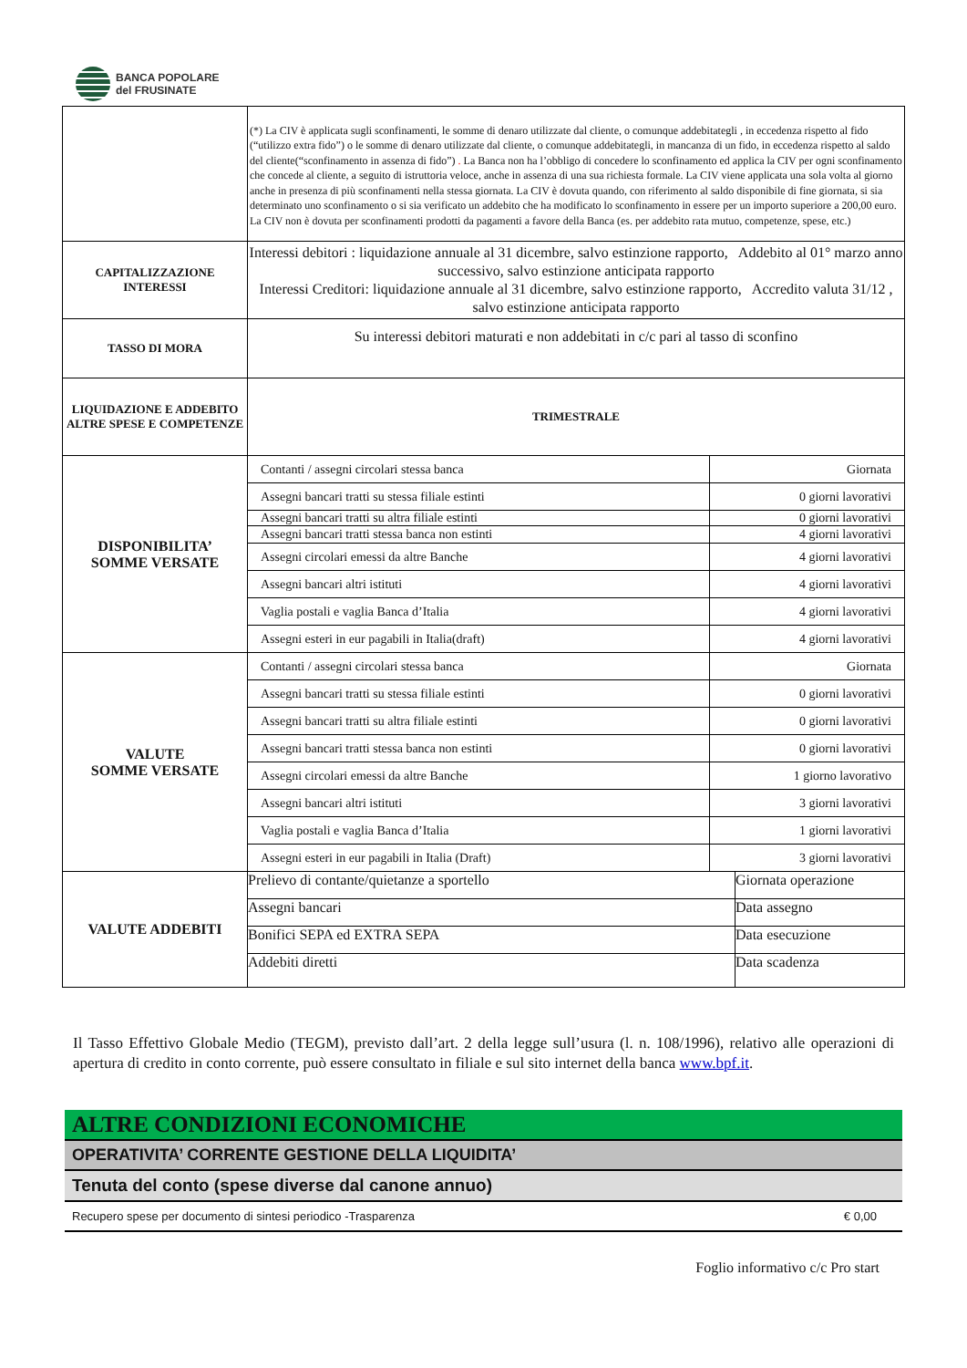BANCA POPOLARE
del FRUSINATE
| | (*) La CIV è applicata sugli sconfinamenti, le somme di denaro utilizzate dal cliente, o comunque addebitategli , in eccedenza rispetto al fido (“utilizzo extra fido”) o le somme di denaro utilizzate dal cliente, o comunque addebitategli, in mancanza di un fido, in eccedenza rispetto al saldo del cliente(“sconfinamento in assenza di fido”) . La Banca non ha l’obbligo di concedere lo sconfinamento ed applica la CIV per ogni sconfinamento che concede al cliente, a seguito di istruttoria veloce, anche in assenza di una sua richiesta formale. La CIV viene applicata una sola volta al giorno anche in presenza di più sconfinamenti nella stessa giornata. La CIV è dovuta quando, con riferimento al saldo disponibile di fine giornata, si sia determinato uno sconfinamento o si sia verificato un addebito che ha modificato lo sconfinamento in essere per un importo superiore a 200,00 euro. La CIV non è dovuta per sconfinamenti prodotti da pagamenti a favore della Banca (es. per addebito rata mutuo, competenze, spese, etc.) |
| CAPITALIZZAZIONE INTERESSI | Interessi debitori : liquidazione annuale al 31 dicembre, salvo estinzione rapporto, Addebito al 01° marzo anno successivo, salvo estinzione anticipata rapporto Interessi Creditori: liquidazione annuale al 31 dicembre, salvo estinzione rapporto, Accredito valuta 31/12 , salvo estinzione anticipata rapporto |
| TASSO DI MORA | Su interessi debitori maturati e non addebitati in c/c pari al tasso di sconfino |
| LIQUIDAZIONE E ADDEBITO ALTRE SPESE E COMPETENZE | TRIMESTRALE |
| DISPONIBILITA’ SOMME VERSATE | / Contanti / assegni circolari stessa banca / Giornata / / Assegni bancari tratti su stessa filiale estinti / 0 giorni lavorativi / / Assegni bancari tratti su altra filiale estinti / 0 giorni lavorativi / / Assegni bancari tratti stessa banca non estinti / 4 giorni lavorativi / / Assegni circolari emessi da altre Banche / 4 giorni lavorativi / / Assegni bancari altri istituti / 4 giorni lavorativi / / Vaglia postali e vaglia Banca d’Italia / 4 giorni lavorativi / / Assegni esteri in eur pagabili in Italia(draft) / 4 giorni lavorativi / |
| VALUTE SOMME VERSATE | / Contanti / assegni circolari stessa banca / Giornata / / Assegni bancari tratti su stessa filiale estinti / 0 giorni lavorativi / / Assegni bancari tratti su altra filiale estinti / 0 giorni lavorativi / / Assegni bancari tratti stessa banca non estinti / 0 giorni lavorativi / / Assegni circolari emessi da altre Banche / 1 giorno lavorativo / / Assegni bancari altri istituti / 3 giorni lavorativi / / Vaglia postali e vaglia Banca d’Italia / 1 giorni lavorativi / / Assegni esteri in eur pagabili in Italia (Draft) / 3 giorni lavorativi / |
| VALUTE ADDEBITI | / Prelievo di contante/quietanze a sportello / Giornata operazione / / Assegni bancari / Data assegno / / Bonifici SEPA ed EXTRA SEPA / Data esecuzione / / Addebiti diretti / Data scadenza / |
Il Tasso Effettivo Globale Medio (TEGM), previsto dall’art. 2 della legge sull’usura (l. n. 108/1996), relativo alle operazioni di apertura di credito in conto corrente, può essere consultato in filiale e sul sito internet della banca www.bpf.it.
ALTRE CONDIZIONI ECONOMICHE
OPERATIVITA’ CORRENTE GESTIONE DELLA LIQUIDITA’
Tenuta del conto (spese diverse dal canone annuo)
Recupero spese per documento di sintesi periodico -Trasparenza € 0,00
Foglio informativo c/c Pro start